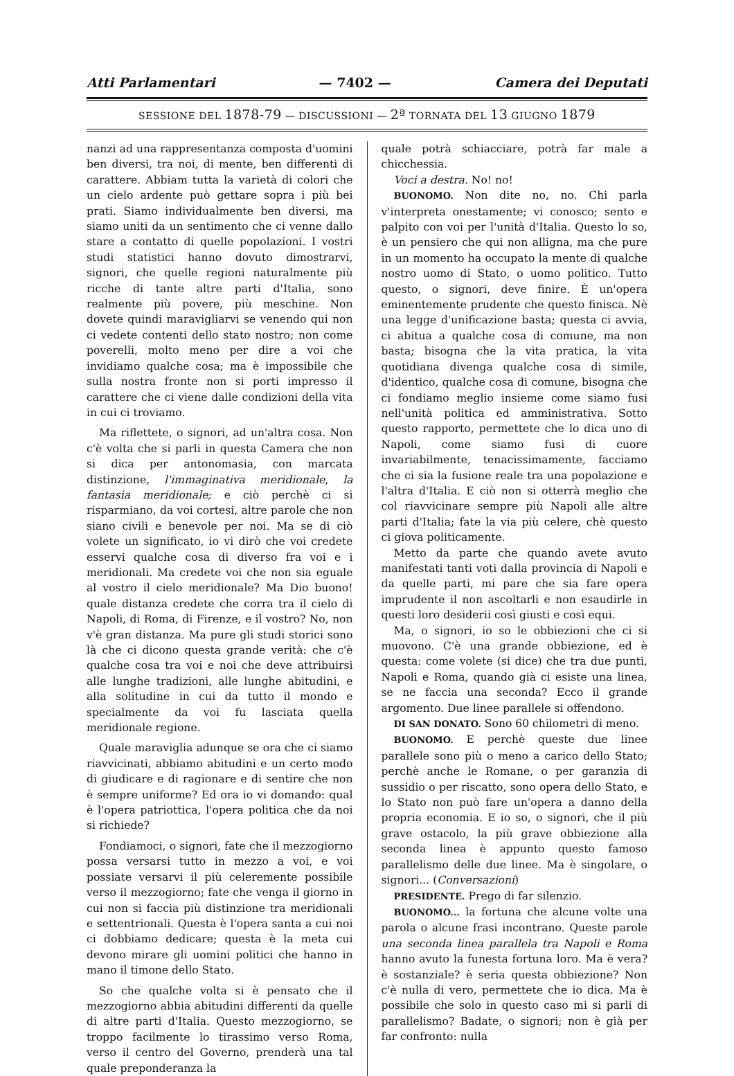Atti Parlamentari — 7402 — Camera dei Deputati
SESSIONE DEL 1878-79 — DISCUSSIONI — 2ª TORNATA DEL 13 GIUGNO 1879
nanzi ad una rappresentanza composta d'uomini ben diversi, tra noi, di mente, ben differenti di carattere. Abbiam tutta la varietà di colori che un cielo ardente può gettare sopra i più bei prati. Siamo individualmente ben diversi, ma siamo uniti da un sentimento che ci venne dallo stare a contatto di quelle popolazioni. I vostri studi statistici hanno dovuto dimostrarvi, signori, che quelle regioni naturalmente più ricche di tante altre parti d'Italia, sono realmente più povere, più meschine. Non dovete quindi maravigliarvi se venendo qui non ci vedete contenti dello stato nostro; non come poverelli, molto meno per dire a voi che invidiamo qualche cosa; ma è impossibile che sulla nostra fronte non si porti impresso il carattere che ci viene dalle condizioni della vita in cui ci troviamo.
Ma riflettete, o signori, ad un'altra cosa. Non c'è volta che si parli in questa Camera che non si dica per antonomasia, con marcata distinzione, l'immaginativa meridionale, la fantasia meridionale; e ciò perchè ci si risparmiano, da voi cortesi, altre parole che non siano civili e benevole per noi. Ma se di ciò volete un significato, io vi dirò che voi credete esservi qualche cosa di diverso fra voi e i meridionali. Ma credete voi che non sia eguale al vostro il cielo meridionale? Ma Dio buono! quale distanza credete che corra tra il cielo di Napoli, di Roma, di Firenze, e il vostro? No, non v'è gran distanza. Ma pure gli studi storici sono là che ci dicono questa grande verità: che c'è qualche cosa tra voi e noi che deve attribuirsi alle lunghe tradizioni, alle lunghe abitudini, e alla solitudine in cui da tutto il mondo e specialmente da voi fu lasciata quella meridionale regione.
Quale maraviglia adunque se ora che ci siamo riavvicinati, abbiamo abitudini e un certo modo di giudicare e di ragionare e di sentire che non è sempre uniforme? Ed ora io vi domando: qual è l'opera patriottica, l'opera politica che da noi si richiede?
Fondiamoci, o signori, fate che il mezzogiorno possa versarsi tutto in mezzo a voi, e voi possiate versarvi il più celeremente possibile verso il mezzogiorno; fate che venga il giorno in cui non si faccia più distinzione tra meridionali e settentrionali. Questa è l'opera santa a cui noi ci dobbiamo dedicare; questa è la meta cui devono mirare gli uomini politici che hanno in mano il timone dello Stato.
So che qualche volta si è pensato che il mezzogiorno abbia abitudini differenti da quelle di altre parti d'Italia. Questo mezzogiorno, se troppo facilmente lo tirassimo verso Roma, verso il centro del Governo, prenderà una tal quale preponderanza la
quale potrà schiacciare, potrà far male a chicchessia.
Voci a destra. No! no!
BUONOMO. Non dite no, no. Chi parla v'interpreta onestamente; vi conosco; sento e palpito con voi per l'unità d'Italia. Questo lo so, è un pensiero che qui non alligna, ma che pure in un momento ha occupato la mente di qualche nostro uomo di Stato, o uomo politico. Tutto questo, o signori, deve finire. È un'opera eminentemente prudente che questo finisca. Nè una legge d'unificazione basta; questa ci avvia, ci abitua a qualche cosa di comune, ma non basta; bisogna che la vita pratica, la vita quotidiana divenga qualche cosa di simile, d'identico, qualche cosa di comune, bisogna che ci fondiamo meglio insieme come siamo fusi nell'unità politica ed amministrativa. Sotto questo rapporto, permettete che lo dica uno di Napoli, come siamo fusi di cuore invariabilmente, tenacissimamente, facciamo che ci sia la fusione reale tra una popolazione e l'altra d'Italia. E ciò non si otterrà meglio che col riavvicinare sempre più Napoli alle altre parti d'Italia; fate la via più celere, chè questo ci giova politicamente.
Metto da parte che quando avete avuto manifestati tanti voti dalla provincia di Napoli e da quelle parti, mi pare che sia fare opera imprudente il non ascoltarli e non esaudirle in questi loro desiderii così giusti e così equi.
Ma, o signori, io so le obbiezioni che ci si muovono. C'è una grande obbiezione, ed è questa: come volete (si dice) che tra due punti, Napoli e Roma, quando già ci esiste una linea, se ne faccia una seconda? Ecco il grande argomento. Due linee parallele si offendono.
DI SAN DONATO. Sono 60 chilometri di meno.
BUONOMO. E perchè queste due linee parallele sono più o meno a carico dello Stato; perchè anche le Romane, o per garanzia di sussidio o per riscatto, sono opera dello Stato, e lo Stato non può fare un'opera a danno della propria economia. E io so, o signori, che il più grave ostacolo, la più grave obbiezione alla seconda linea è appunto questo famoso parallelismo delle due linee. Ma è singolare, o signori... (Conversazioni)
PRESIDENTE. Prego di far silenzio.
BUONOMO... la fortuna che alcune volte una parola o alcune frasi incontrano. Queste parole una seconda linea parallela tra Napoli e Roma hanno avuto la funesta fortuna loro. Ma è vera? è sostanziale? è seria questa obbiezione? Non c'è nulla di vero, permettete che io dica. Ma è possibile che solo in questo caso mi si parli di parallelismo? Badate, o signori; non è già per far confronto: nulla